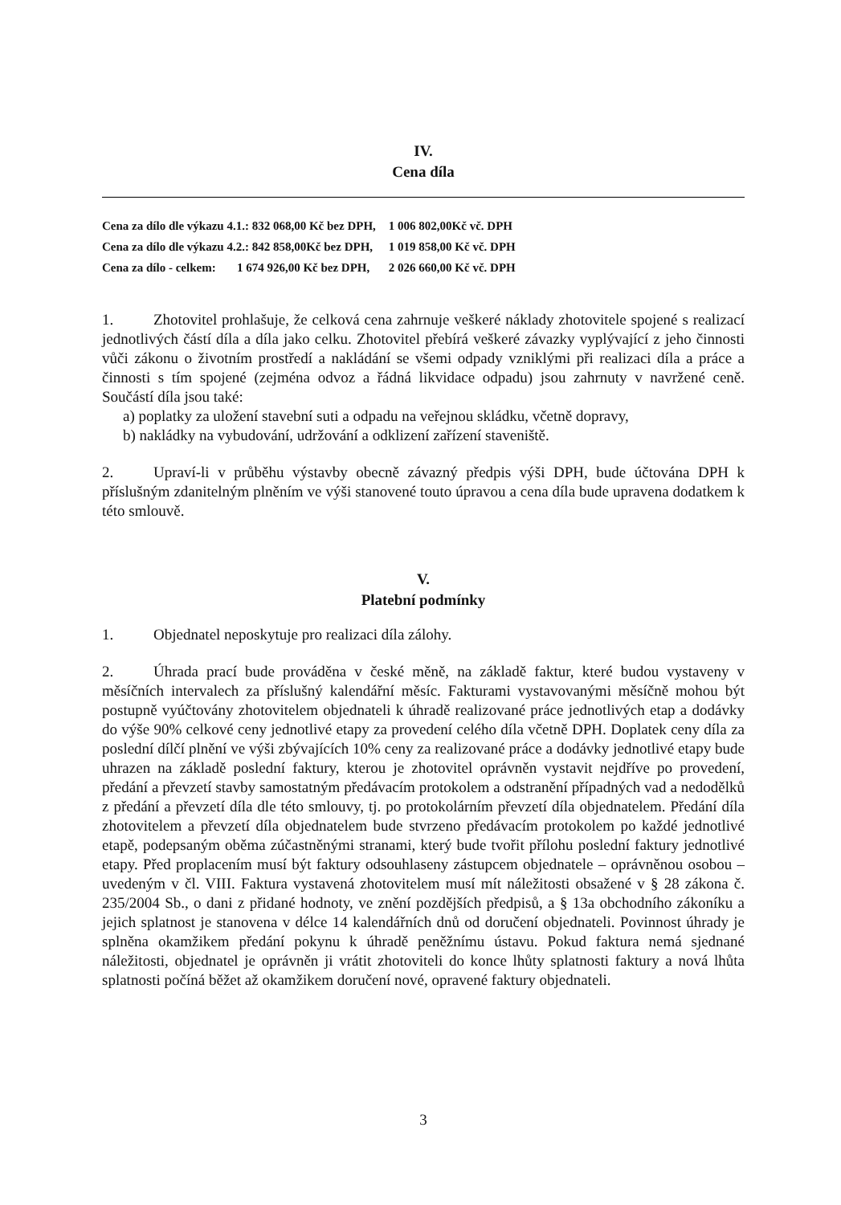IV.
Cena díla
| Cena za dílo dle výkazu 4.1.: 832 068,00 Kč bez DPH, | 1 006 802,00Kč vč. DPH |
| Cena za dílo dle výkazu 4.2.: 842 858,00Kč bez DPH, | 1 019 858,00 Kč vč. DPH |
| Cena za dílo - celkem: 1 674 926,00 Kč bez DPH, | 2 026 660,00 Kč vč. DPH |
1. Zhotovitel prohlašuje, že celková cena zahrnuje veškeré náklady zhotovitele spojené s realizací jednotlivých částí díla a díla jako celku. Zhotovitel přebírá veškeré závazky vyplývající z jeho činnosti vůči zákonu o životním prostředí a nakládání se všemi odpady vzniklými při realizaci díla a práce a činnosti s tím spojené (zejména odvoz a řádná likvidace odpadu) jsou zahrnuty v navržené ceně. Součástí díla jsou také:
a) poplatky za uložení stavební suti a odpadu na veřejnou skládku, včetně dopravy,
b) nakládky na vybudování, udržování a odklizení zařízení staveniště.
2. Upraví-li v průběhu výstavby obecně závazný předpis výši DPH, bude účtována DPH k příslušným zdanitelným plněním ve výši stanovené touto úpravou a cena díla bude upravena dodatkem k této smlouvě.
V.
Platební podmínky
1. Objednatel neposkytuje pro realizaci díla zálohy.
2. Úhrada prací bude prováděna v české měně, na základě faktur, které budou vystaveny v měsíčních intervalech za příslušný kalendářní měsíc. Fakturami vystavovanými měsíčně mohou být postupně vyúčtovány zhotovitelem objednateli k úhradě realizované práce jednotlivých etap a dodávky do výše 90% celkové ceny jednotlivé etapy za provedení celého díla včetně DPH. Doplatek ceny díla za poslední dílčí plnění ve výši zbývajících 10% ceny za realizované práce a dodávky jednotlivé etapy bude uhrazen na základě poslední faktury, kterou je zhotovitel oprávněn vystavit nejdříve po provedení, předání a převzetí stavby samostatným předávacím protokolem a odstranění případných vad a nedodělků z předání a převzetí díla dle této smlouvy, tj. po protokolárním převzetí díla objednatelem. Předání díla zhotovitelem a převzetí díla objednatelem bude stvrzeno předávacím protokolem po každé jednotlivé etapě, podepsaným oběma zúčastněnými stranami, který bude tvořit přílohu poslední faktury jednotlivé etapy. Před proplacením musí být faktury odsouhlaseny zástupcem objednatele – oprávněnou osobou – uvedeným v čl. VIII. Faktura vystavená zhotovitelem musí mít náležitosti obsažené v § 28 zákona č. 235/2004 Sb., o dani z přidané hodnoty, ve znění pozdějších předpisů, a § 13a obchodního zákoníku a jejich splatnost je stanovena v délce 14 kalendářních dnů od doručení objednateli. Povinnost úhrady je splněna okamžikem předání pokynu k úhradě peněžnímu ústavu. Pokud faktura nemá sjednané náležitosti, objednatel je oprávněn ji vrátit zhotoviteli do konce lhůty splatnosti faktury a nová lhůta splatnosti počíná běžet až okamžikem doručení nové, opravené faktury objednateli.
3